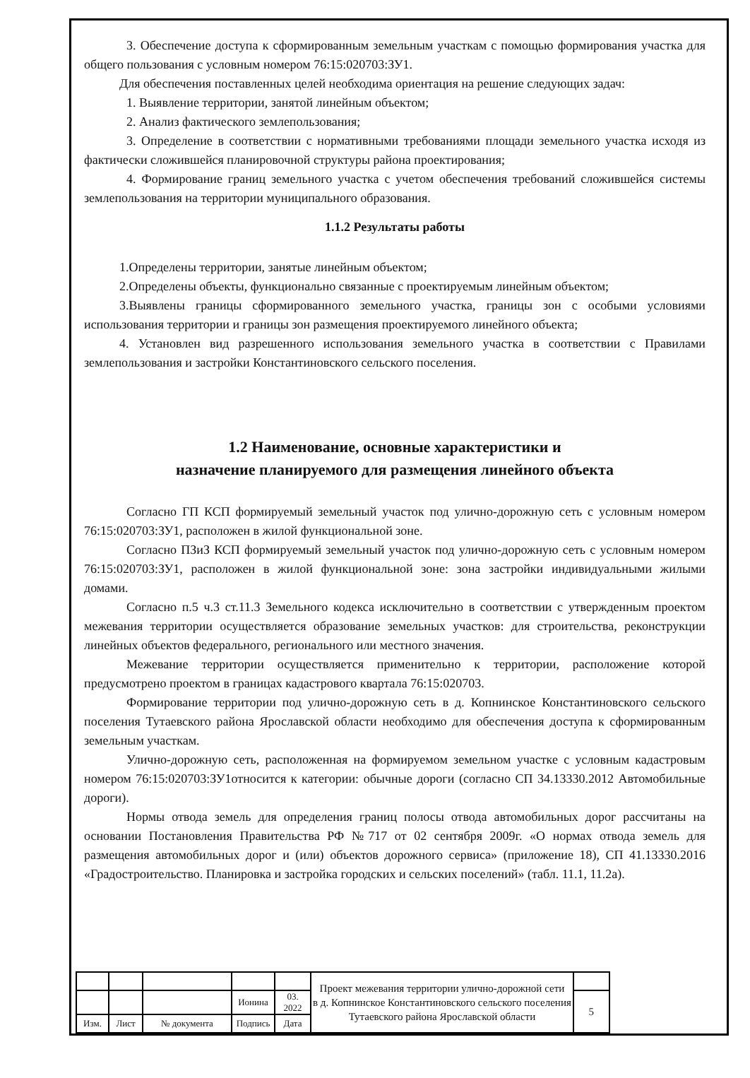3. Обеспечение доступа к сформированным земельным участкам с помощью формирования участка для общего пользования с условным номером 76:15:020703:ЗУ1.
Для обеспечения поставленных целей необходима ориентация на решение следующих задач:
1. Выявление территории, занятой линейным объектом;
2. Анализ фактического землепользования;
3. Определение в соответствии с нормативными требованиями площади земельного участка исходя из фактически сложившейся планировочной структуры района проектирования;
4. Формирование границ земельного участка с учетом обеспечения требований сложившейся системы землепользования на территории муниципального образования.
1.1.2 Результаты работы
1.Определены территории, занятые линейным объектом;
2.Определены объекты, функционально связанные с проектируемым линейным объектом;
3.Выявлены границы сформированного земельного участка, границы зон с особыми условиями использования территории и границы зон размещения проектируемого линейного объекта;
4. Установлен вид разрешенного использования земельного участка в соответствии с Правилами землепользования и застройки Константиновского сельского поселения.
1.2 Наименование, основные характеристики и
назначение планируемого для размещения линейного объекта
Согласно ГП КСП формируемый земельный участок под улично-дорожную сеть с условным номером 76:15:020703:ЗУ1, расположен в жилой функциональной зоне.
Согласно ПЗиЗ КСП формируемый земельный участок под улично-дорожную сеть с условным номером 76:15:020703:ЗУ1, расположен в жилой функциональной зоне: зона застройки индивидуальными жилыми домами.
Согласно п.5 ч.3 ст.11.3 Земельного кодекса исключительно в соответствии с утвержденным проектом межевания территории осуществляется образование земельных участков: для строительства, реконструкции линейных объектов федерального, регионального или местного значения.
Межевание территории осуществляется применительно к территории, расположение которой предусмотрено проектом в границах кадастрового квартала 76:15:020703.
Формирование территории под улично-дорожную сеть в д. Копнинское Константиновского сельского поселения Тутаевского района Ярославской области необходимо для обеспечения доступа к сформированным земельным участкам.
Улично-дорожную сеть, расположенная на формируемом земельном участке с условным кадастровым номером 76:15:020703:ЗУ1относится к категории: обычные дороги (согласно СП 34.13330.2012 Автомобильные дороги).
Нормы отвода земель для определения границ полосы отвода автомобильных дорог рассчитаны на основании Постановления Правительства РФ №717 от 02 сентября 2009г. «О нормах отвода земель для размещения автомобильных дорог и (или) объектов дорожного сервиса» (приложение 18), СП 41.13330.2016 «Градостроительство. Планировка и застройка городских и сельских поселений» (табл. 11.1, 11.2а).
| | | | | | Проект межевания территории улично-дорожной сети в д. Копнинское Константиновского сельского поселения Тутаевского района Ярославской области | |
| | | | Ионина | 03. 2022 | | 5 |
| Изм. | Лист | № документа | Подпись | Дата | | |